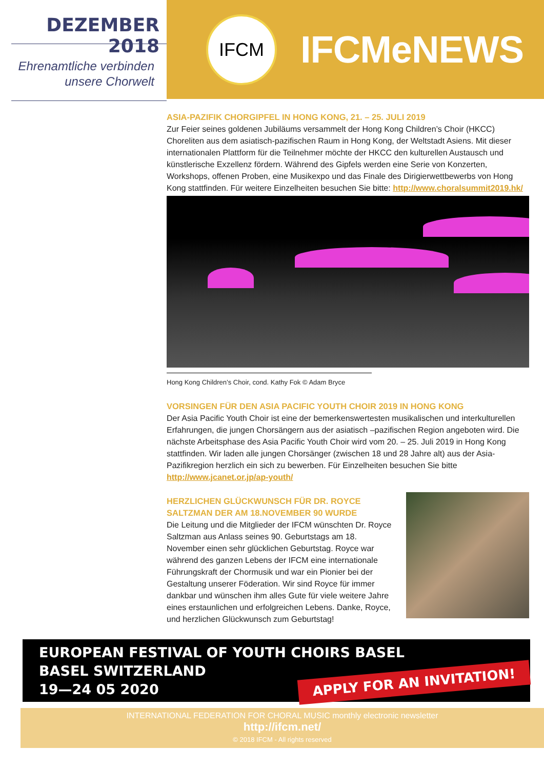DEZEMBER 2018
Ehrenamtliche verbinden
unsere Chorwelt
IFCM
IFCMeNEWS
ASIA-PAZIFIK CHORGIPFEL IN HONG KONG, 21. – 25. JULI 2019
Zur Feier seines goldenen Jubiläums versammelt der Hong Kong Children’s Choir (HKCC) Choreliten aus dem asiatisch-pazifischen Raum in Hong Kong, der Weltstadt Asiens. Mit dieser internationalen Plattform für die Teilnehmer möchte der HKCC den kulturellen Austausch und künstlerische Exzellenz fördern. Während des Gipfels werden eine Serie von Konzerten, Workshops, offenen Proben, eine Musikexpo und das Finale des Dirigierwettbewerbs von Hong Kong stattfinden. Für weitere Einzelheiten besuchen Sie bitte: http://www.choralsummit2019.hk/
Hong Kong Children’s Choir, cond. Kathy Fok © Adam Bryce
VORSINGEN FÜR DEN ASIA PACIFIC YOUTH CHOIR 2019 IN HONG KONG
Der Asia Pacific Youth Choir ist eine der bemerkenswertesten musikalischen und interkulturellen Erfahrungen, die jungen Chorsängern aus der asiatisch –pazifischen Region angeboten wird. Die nächste Arbeitsphase des Asia Pacific Youth Choir wird vom 20. – 25. Juli 2019 in Hong Kong stattfinden. Wir laden alle jungen Chorsänger (zwischen 18 und 28 Jahre alt) aus der Asia-Pazifikregion herzlich ein sich zu bewerben. Für Einzelheiten besuchen Sie bitte http://www.jcanet.or.jp/ap-youth/
HERZLICHEN GLÜCKWUNSCH FÜR DR. ROYCE SALTZMAN DER AM 18.NOVEMBER 90 WURDE
Die Leitung und die Mitglieder der IFCM wünschten Dr. Royce Saltzman aus Anlass seines 90. Geburtstags am 18. November einen sehr glücklichen Geburtstag. Royce war während des ganzen Lebens der IFCM eine internationale Führungskraft der Chormusik und war ein Pionier bei der Gestaltung unserer Föderation. Wir sind Royce für immer dankbar und wünschen ihm alles Gute für viele weitere Jahre eines erstaunlichen und erfolgreichen Lebens. Danke, Royce, und herzlichen Glückwunsch zum Geburtstag!
EUROPEAN FESTIVAL OF YOUTH CHOIRS BASEL
BASEL SWITZERLAND
19—24 05 2020
APPLY FOR AN INVITATION!
INTERNATIONAL FEDERATION FOR CHORAL MUSIC monthly electronic newsletter
http://ifcm.net/
© 2018 IFCM - All rights reserved